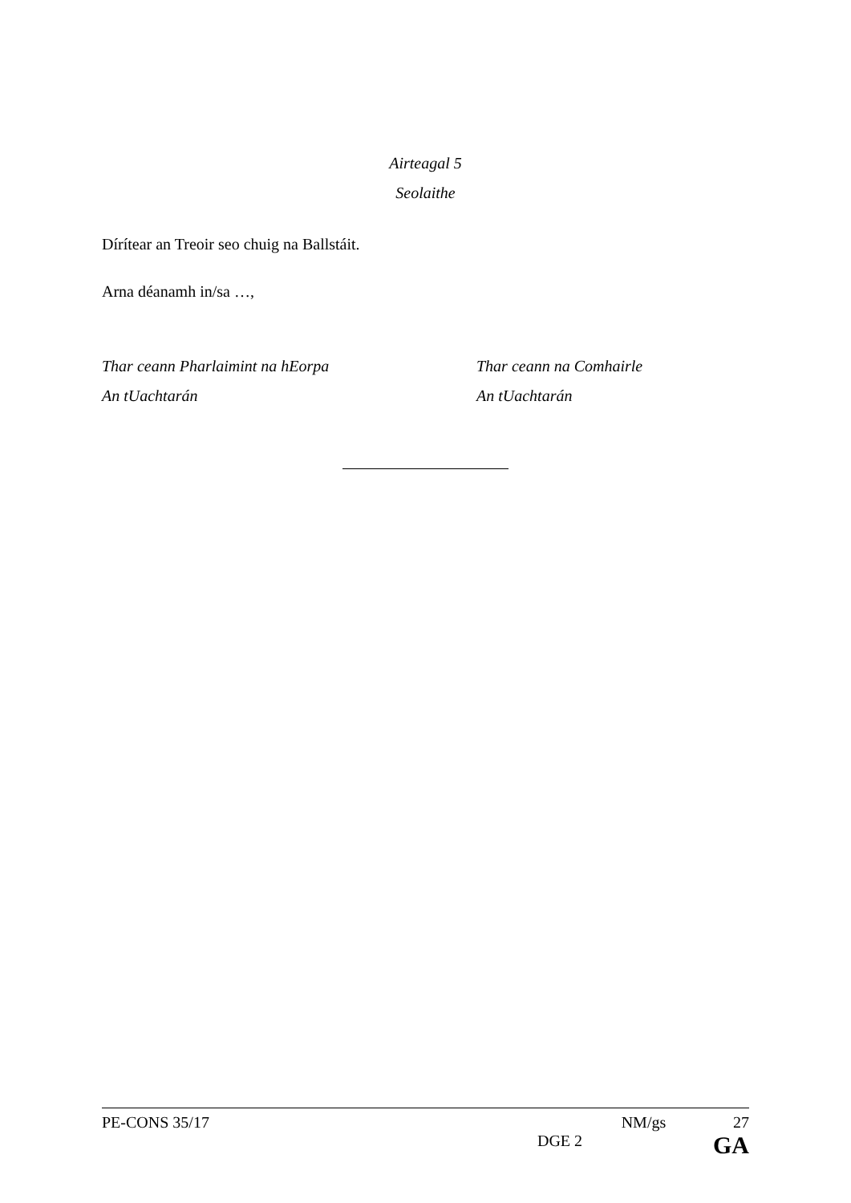Airteagal 5
Seolaithe
Dírítear an Treoir seo chuig na Ballstáit.
Arna déanamh in/sa …,
Thar ceann Pharlaimint na hEorpa
An tUachtarán
Thar ceann na Comhairle
An tUachtarán
PE-CONS 35/17 NM/gs 27
DGE 2 GA